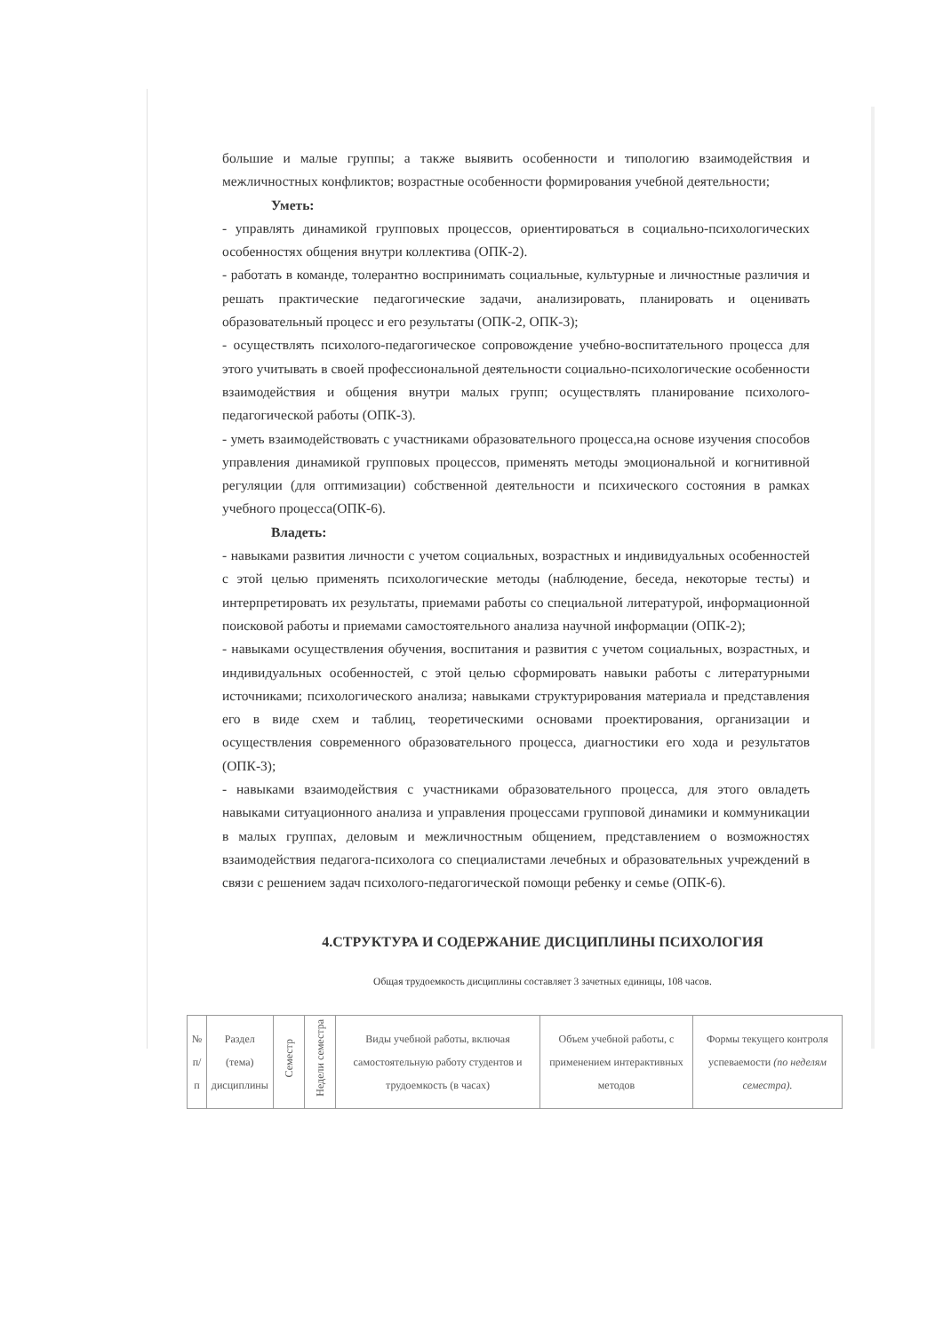большие и малые группы; а также выявить особенности и типологию взаимодействия и межличностных конфликтов; возрастные особенности формирования учебной деятельности;
Уметь:
- управлять динамикой групповых процессов, ориентироваться в социально-психологических особенностях общения внутри коллектива (ОПК-2).
- работать в команде, толерантно воспринимать социальные, культурные и личностные различия и решать практические педагогические задачи, анализировать, планировать и оценивать образовательный процесс и его результаты (ОПК-2, ОПК-3);
- осуществлять психолого-педагогическое сопровождение учебно-воспитательного процесса для этого учитывать в своей профессиональной деятельности социально-психологические особенности взаимодействия и общения внутри малых групп; осуществлять планирование психолого- педагогической работы (ОПК-3).
- уметь взаимодействовать с участниками образовательного процесса,на основе изучения способов управления динамикой групповых процессов, применять методы эмоциональной и когнитивной регуляции (для оптимизации) собственной деятельности и психического состояния в рамках учебного процесса(ОПК-6).
Владеть:
- навыками развития личности с учетом социальных, возрастных и индивидуальных особенностей с этой целью применять психологические методы (наблюдение, беседа, некоторые тесты) и интерпретировать их результаты, приемами работы со специальной литературой, информационной поисковой работы и приемами самостоятельного анализа научной информации (ОПК-2);
- навыками осуществления обучения, воспитания и развития с учетом социальных, возрастных, и индивидуальных особенностей, с этой целью сформировать навыки работы с литературными источниками; психологического анализа; навыками структурирования материала и представления его в виде схем и таблиц, теоретическими основами проектирования, организации и осуществления современного образовательного процесса, диагностики его хода и результатов (ОПК-3);
- навыками взаимодействия с участниками образовательного процесса, для этого овладеть навыками ситуационного анализа и управления процессами групповой динамики и коммуникации в малых группах, деловым и межличностным общением, представлением о возможностях взаимодействия педагога-психолога со специалистами лечебных и образовательных учреждений в связи с решением задач психолого-педагогической помощи ребенку и семье (ОПК-6).
4.СТРУКТУРА И СОДЕРЖАНИЕ ДИСЦИПЛИНЫ ПСИХОЛОГИЯ
Общая трудоемкость дисциплины составляет 3 зачетных единицы, 108 часов.
| № п/п | Раздел (тема) дисциплины | Семестр | Недели семестра | Виды учебной работы, включая самостоятельную работу студентов и трудоемкость (в часах) | Объем учебной работы, с применением интерактивных методов | Формы текущего контроля успеваемости (по неделям семестра). |
| --- | --- | --- | --- | --- | --- | --- |